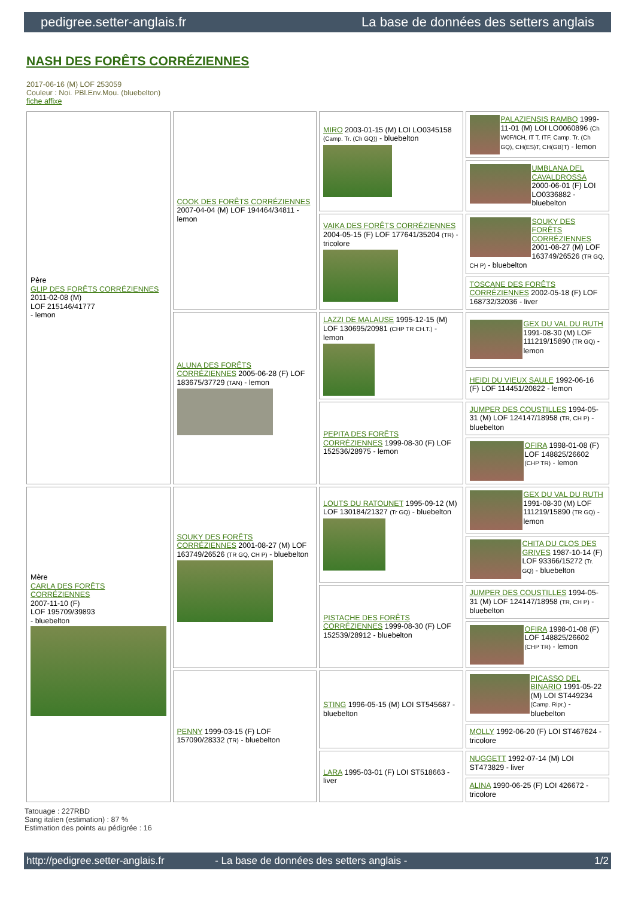pedigree.setter-anglais.fr La base de données des setters anglais
NASH DES FORÊTS CORRÉZIENNES
2017-06-16 (M) LOF 253059
Couleur : Noi. PBl.Env.Mou. (bluebelton)
fiche affixe
| Père GLIP DES FORÊTS CORRÉZIENNES 2011-02-08 (M) LOF 215146/41777 - lemon | COOK DES FORÊTS CORRÉZIENNES 2007-04-04 (M) LOF 194464/34811 - lemon | MIRO 2003-01-15 (M) LOI LO0345158 (Camp. Tr. (Ch GQ)) - bluebelton | PALAZIENSIS RAMBO 1999-11-01 (M) LOI LO0060896 (Ch W0F/ICH, IT T, ITF, Camp. Tr. (Ch GQ), CH(ES)T, CH(GB)T) - lemon |
| | | | UMBLANA DEL CAVALDROSSA 2000-06-01 (F) LOI LO0336882 - bluebelton |
| | | VAIKA DES FORÊTS CORRÉZIENNES 2004-05-15 (F) LOF 177641/35204 (TR) - tricolore | SOUKY DES FORÊTS CORRÉZIENNES 2001-08-27 (M) LOF 163749/26526 (TR GQ, CH P) - bluebelton |
| | | | TOSCANE DES FORÊTS CORRÉZIENNES 2002-05-18 (F) LOF 168732/32036 - liver |
| | ALUNA DES FORÊTS CORRÉZIENNES 2005-06-28 (F) LOF 183675/37729 (TAN) - lemon | LAZZI DE MALAUSE 1995-12-15 (M) LOF 130695/20981 (CHP TR CH.T.) - lemon | GEX DU VAL DU RUTH 1991-08-30 (M) LOF 111219/15890 (TR GQ) - lemon |
| | | | HEIDI DU VIEUX SAULE 1992-06-16 (F) LOF 114451/20822 - lemon |
| | | PEPITA DES FORÊTS CORRÉZIENNES 1999-08-30 (F) LOF 152536/28975 - lemon | JUMPER DES COUSTILLES 1994-05-31 (M) LOF 124147/18958 (TR, CH P) - bluebelton |
| | | | OFIRA 1998-01-08 (F) LOF 148825/26602 (CHP TR) - lemon |
| Mère CARLA DES FORÊTS CORRÉZIENNES 2007-11-10 (F) LOF 195709/39893 - bluebelton | SOUKY DES FORÊTS CORRÉZIENNES 2001-08-27 (M) LOF 163749/26526 (TR GQ, CH P) - bluebelton | LOUTS DU RATOUNET 1995-09-12 (M) LOF 130184/21327 (Tr GQ) - bluebelton | GEX DU VAL DU RUTH 1991-08-30 (M) LOF 111219/15890 (TR GQ) - lemon |
| | | | CHITA DU CLOS DES GRIVES 1987-10-14 (F) LOF 93366/15272 (Tr. GQ) - bluebelton |
| | | PISTACHE DES FORÊTS CORRÉZIENNES 1999-08-30 (F) LOF 152539/28912 - bluebelton | JUMPER DES COUSTILLES 1994-05-31 (M) LOF 124147/18958 (TR, CH P) - bluebelton |
| | | | OFIRA 1998-01-08 (F) LOF 148825/26602 (CHP TR) - lemon |
| | PENNY 1999-03-15 (F) LOF 157090/28332 (TR) - bluebelton | STING 1996-05-15 (M) LOI ST545687 - bluebelton | PICASSO DEL BINARIO 1991-05-22 (M) LOI ST449234 (Camp. Ripr.) - bluebelton |
| | | | MOLLY 1992-06-20 (F) LOI ST467624 - tricolore |
| | | LARA 1995-03-01 (F) LOI ST518663 - liver | NUGGETT 1992-07-14 (M) LOI ST473829 - liver |
| | | | ALINA 1990-06-25 (F) LOI 426672 - tricolore |
Tatouage : 227RBD
Sang italien (estimation) : 87 %
Estimation des points au pédigrée : 16
http://pedigree.setter-anglais.fr - La base de données des setters anglais - 1/2